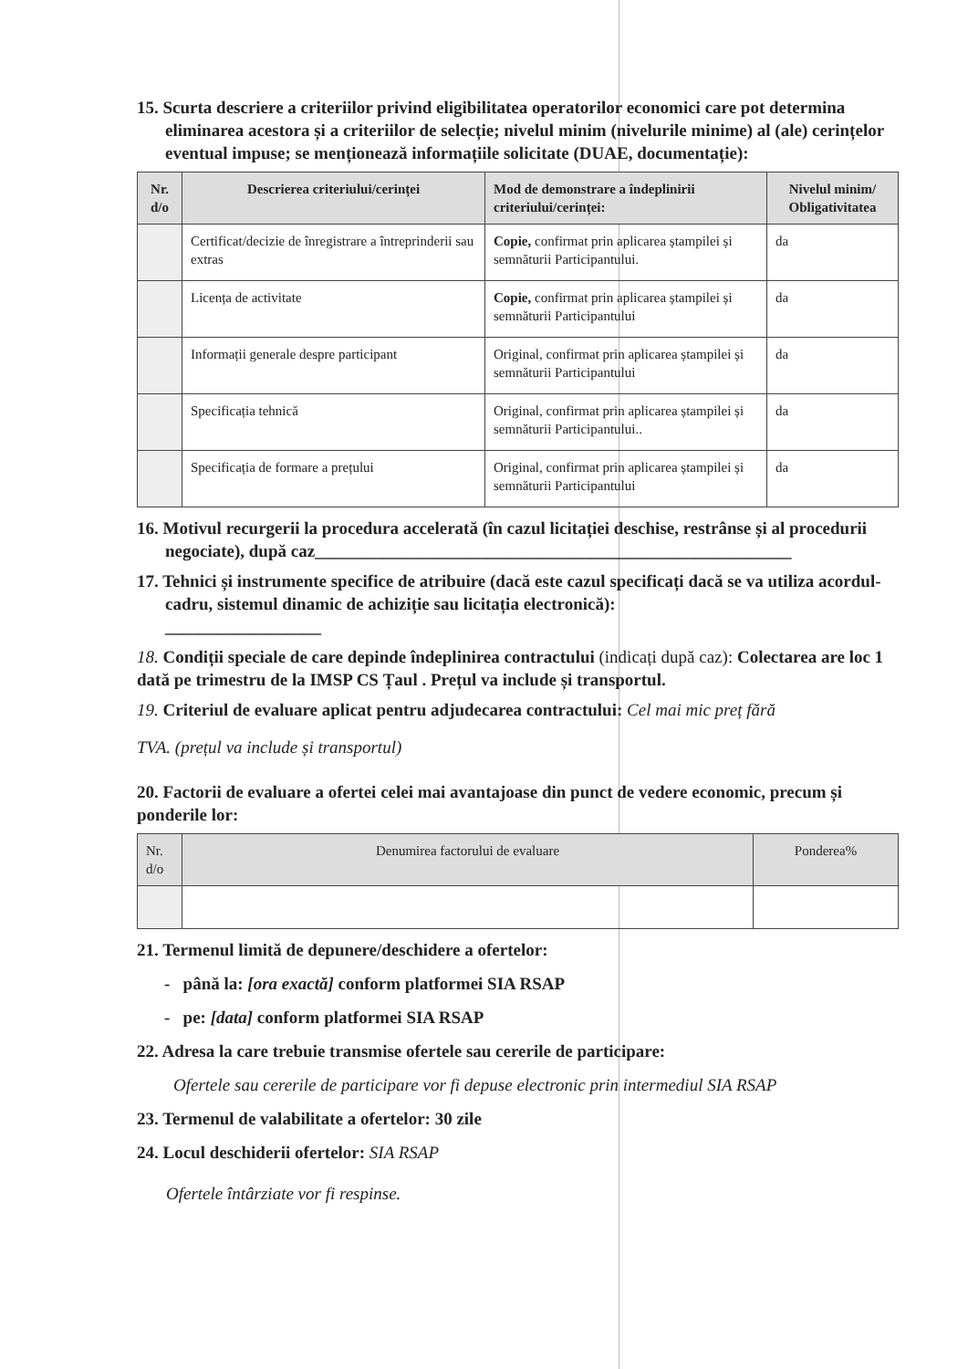15. Scurta descriere a criteriilor privind eligibilitatea operatorilor economici care pot determina eliminarea acestora și a criteriilor de selecție; nivelul minim (nivelurile minime) al (ale) cerințelor eventual impuse; se menționează informațiile solicitate (DUAE, documentație):
| Nr. d/o | Descrierea criteriului/cerinței | Mod de demonstrare a îndeplinirii criteriului/cerinței: | Nivelul minim/ Obligativitatea |
| --- | --- | --- | --- |
| | Certificat/decizie de înregistrare a întreprinderii sau extras | Copie, confirmat prin aplicarea ștampilei și semnăturii Participantului. | da |
| | Licența de activitate | Copie, confirmat prin aplicarea ștampilei și semnăturii Participantului | da |
| | Informații generale despre participant | Original, confirmat prin aplicarea ștampilei și semnăturii Participantului | da |
| | Specificația tehnică | Original, confirmat prin aplicarea ștampilei și semnăturii Participantului.. | da |
| | Specificația de formare a prețului | Original, confirmat prin aplicarea ștampilei și semnăturii Participantului | da |
16. Motivul recurgerii la procedura accelerată (în cazul licitației deschise, restrânse și al procedurii negociate), după caz_______________________________________________________
17. Tehnici și instrumente specifice de atribuire (dacă este cazul specificați dacă se va utiliza acordul-cadru, sistemul dinamic de achiziție sau licitația electronică):
__________________
18. Condiții speciale de care depinde îndeplinirea contractului (indicați după caz): Colectarea are loc 1 dată pe trimestru de la IMSP CS Țaul . Prețul va include și transportul.
19. Criteriul de evaluare aplicat pentru adjudecarea contractului: Cel mai mic preț fără
TVA. (prețul va include și transportul)
20. Factorii de evaluare a ofertei celei mai avantajoase din punct de vedere economic, precum și ponderile lor:
| Nr. d/o | Denumirea factorului de evaluare | Ponderea% |
| --- | --- | --- |
21. Termenul limită de depunere/deschidere a ofertelor:
- până la: [ora exactă] conform platformei SIA RSAP
- pe: [data] conform platformei SIA RSAP
22. Adresa la care trebuie transmise ofertele sau cererile de participare:
Ofertele sau cererile de participare vor fi depuse electronic prin intermediul SIA RSAP
23. Termenul de valabilitate a ofertelor: 30 zile
24. Locul deschiderii ofertelor: SIA RSAP
Ofertele întârziate vor fi respinse.